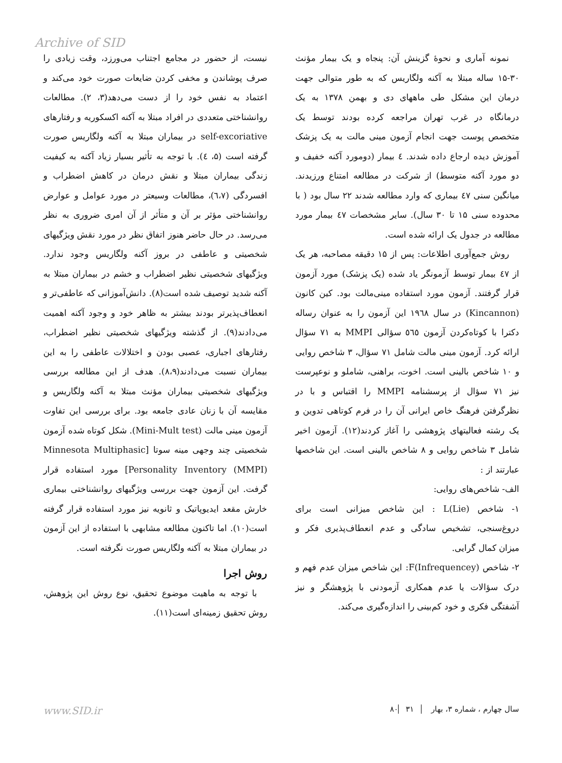Archive of SID
نیست، از حضور در مجامع اجتناب می‌ورزد، وقت زیادی را صرف پوشاندن و مخفی کردن ضایعات صورت خود می‌کند و اعتماد به نفس خود را از دست می‌دهد(۳، ۲). مطالعات روانشناختی متعددی در افراد مبتلا به آکنه اکسکوریه و رفتارهای self-excoriative در بیماران مبتلا به آکنه ولگاریس صورت گرفته است (۵، ٤). با توجه به تأثیر بسیار زیاد آکنه به کیفیت زندگی بیماران مبتلا و نقش درمان در کاهش اضطراب و افسردگی (٦،٧)، مطالعات وسیعتر در مورد عوامل و عوارض روانشناختی مؤثر بر آن و متأثر از آن امری ضروری به نظر می‌رسد. در حال حاضر هنوز اتفاق نظر در مورد نقش ویژگیهای شخصیتی و عاطفی در بروز آکنه ولگاریس وجود ندارد. ویژگیهای شخصیتی نظیر اضطراب و خشم در بیماران مبتلا به آکنه شدید توصیف شده است(۸). دانش‌آموزانی که عاطفی‌تر و انعطاف‌پذیرتر بودند بیشتر به ظاهر خود و وجود آکنه اهمیت می‌دادند(۹). از گذشته ویژگیهای شخصیتی نظیر اضطراب، رفتارهای اجباری، عصبی بودن و اختلالات عاطفی را به این بیماران نسبت می‌دادند(۸،۹). هدف از این مطالعه بررسی ویژگیهای شخصیتی بیماران مؤنث مبتلا به آکنه ولگاریس و مقایسه آن با زنان عادی جامعه بود. برای بررسی این تفاوت آزمون مینی مالت (Mini-Mult test). شکل کوتاه شده آزمون شخصیتی چند وجهی مینه سوتا [Minnesota Multiphasic Personality Inventory (MMPI)] مورد استفاده قرار گرفت. این آزمون جهت بررسی ویژگیهای روانشناختی بیماری خارش مقعد ایدیوپاتیک و ثانویه نیز مورد استفاده قرار گرفته است(۱۰). اما تاکنون مطالعه مشابهی با استفاده از این آزمون در بیماران مبتلا به آکنه ولگاریس صورت نگرفته است.
روش اجرا
با توجه به ماهیت موضوع تحقیق، نوع روش این پژوهش، روش تحقیق زمینه‌ای است(۱۱).
نمونه آماری و نحوهٔ گزینش آن: پنجاه و یک بیمار مؤنث ۳۰-۱۵ ساله مبتلا به آکنه ولگاریس که به طور متوالی جهت درمان این مشکل طی ماههای دی و بهمن ۱۳۷۸ به یک درمانگاه در غرب تهران مراجعه کرده بودند توسط یک متخصص پوست جهت انجام آزمون مینی مالت به یک پزشک آموزش دیده ارجاع داده شدند. ٤ بیمار (دومورد آکنه خفیف و دو مورد آکنه متوسط) از شرکت در مطالعه امتناع ورزیدند. میانگین سنی ٤٧ بیماری که وارد مطالعه شدند ۲۲ سال بود ( با محدوده سنی ۱۵ تا ۳۰ سال). سایر مشخصات ٤٧ بیمار مورد مطالعه در جدول یک ارائه شده است.
روش جمع‌آوری اطلاعات: پس از ۱۵ دقیقه مصاحبه، هر یک از ٤٧ بیمار توسط آزمونگر یاد شده (یک پزشک) مورد آزمون قرار گرفتند. آزمون مورد استفاده مینی‌مالت بود. کین کانون (Kincannon) در سال ۱۹٦۸ این آزمون را به عنوان رساله دکترا با کوتاه‌کردن آزمون ٥٦٥ سؤالی MMPI به ۷۱ سؤال ارائه کرد. آزمون مینی مالت شامل ۷۱ سؤال، ۳ شاخص روایی و ۱۰ شاخص بالینی است. اخوت، براهنی، شاملو و نوعپرست نیز ۷۱ سؤال از پرسشنامه MMPI را اقتباس و با در نظرگرفتن فرهنگ خاص ایرانی آن را در فرم کوتاهی تدوین و یک رشته فعالیتهای پژوهشی را آغاز کردند(۱۲). آزمون اخیر شامل ۳ شاخص روایی و ۸ شاخص بالینی است. این شاخصها عبارتند از :
الف- شاخص‌های روایی:
۱- شاخص L(Lie) : این شاخص میزانی است برای دروغ‌سنجی، تشخیص سادگی و عدم انعطاف‌پذیری فکر و میزان کمال گرایی.
۲- شاخص F(Infrequencey): این شاخص میزان عدم فهم و درک سؤالات یا عدم همکاری آزمودنی با پژوهشگر و نیز آشفتگی فکری و خود کم‌بینی را اندازه‌گیری می‌کند.
www.SID.ir سال چهارم ، شماره ۳، بهار ۸۰ ۳۱